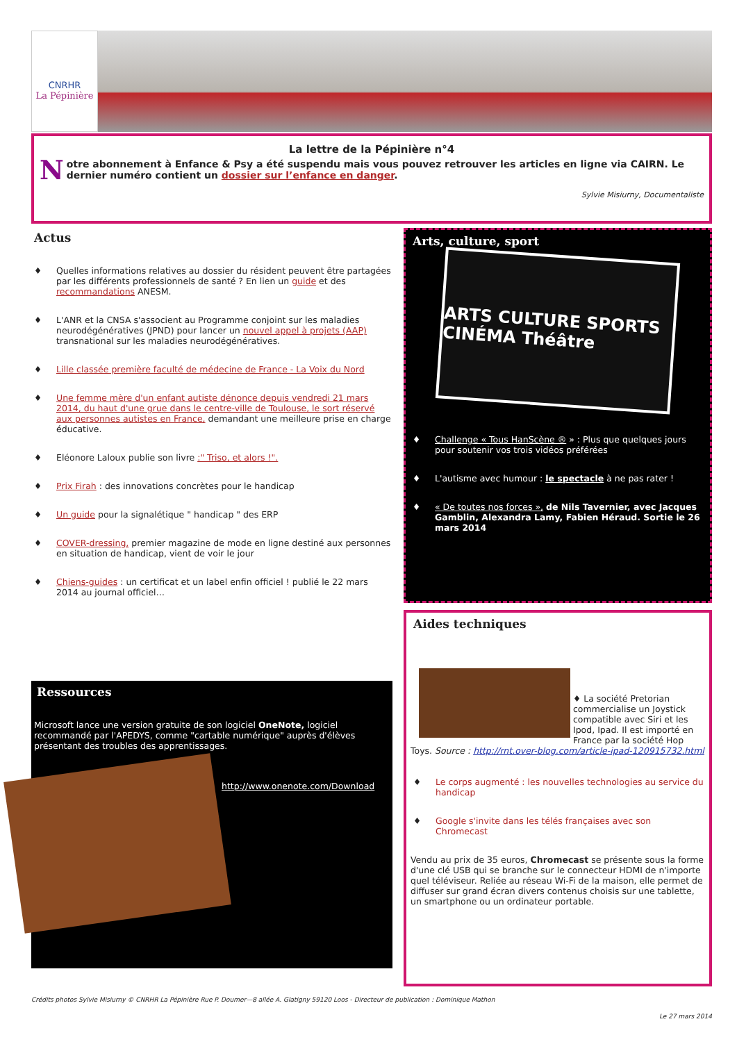CNRHR
La Pépinière
La lettre de la Pépinière n°4
Notre abonnement à Enfance & Psy a été suspendu mais vous pouvez retrouver les articles en ligne via CAIRN. Le dernier numéro contient un dossier sur l’enfance en danger.
Sylvie Misiurny, Documentaliste
Actus
♦ Quelles informations relatives au dossier du résident peuvent être partagées par les différents professionnels de santé ? En lien un guide et des recommandations ANESM.
♦ L'ANR et la CNSA s'associent au Programme conjoint sur les maladies neurodégénératives (JPND) pour lancer un nouvel appel à projets (AAP) transnational sur les maladies neurodégénératives.
♦ Lille classée première faculté de médecine de France - La Voix du Nord
♦ Une femme mère d'un enfant autiste dénonce depuis vendredi 21 mars 2014, du haut d'une grue dans le centre-ville de Toulouse, le sort réservé aux personnes autistes en France, demandant une meilleure prise en charge éducative.
♦ Eléonore Laloux publie son livre :" Triso, et alors !".
♦ Prix Firah : des innovations concrètes pour le handicap
♦ Un guide pour la signalétique " handicap " des ERP
♦ COVER-dressing, premier magazine de mode en ligne destiné aux personnes en situation de handicap, vient de voir le jour
♦ Chiens-guides : un certificat et un label enfin officiel ! publié le 22 mars 2014 au journal officiel…
Ressources
Microsoft lance une version gratuite de son logiciel OneNote, logiciel recommandé par l'APEDYS, comme "cartable numérique" auprès d'élèves présentant des troubles des apprentissages.
http://www.onenote.com/Download
Arts, culture, sport
ARTS CULTURE SPORTS CINÉMA Théâtre
♦ Challenge « Tous HanScène ® » : Plus que quelques jours pour soutenir vos trois vidéos préférées
♦ L'autisme avec humour : le spectacle à ne pas rater !
♦ « De toutes nos forces », de Nils Tavernier, avec Jacques Gamblin, Alexandra Lamy, Fabien Héraud. Sortie le 26 mars 2014
Aides techniques
♦ La société Pretorian commercialise un Joystick compatible avec Siri et les Ipod, Ipad. Il est importé en France par la société Hop Toys. Source : http://rnt.over-blog.com/article-ipad-120915732.html
♦ Le corps augmenté : les nouvelles technologies au service du handicap
♦ Google s'invite dans les télés françaises avec son Chromecast
Vendu au prix de 35 euros, Chromecast se présente sous la forme d'une clé USB qui se branche sur le connecteur HDMI de n'importe quel téléviseur. Reliée au réseau Wi-Fi de la maison, elle permet de diffuser sur grand écran divers contenus choisis sur une tablette, un smartphone ou un ordinateur portable.
Crédits photos Sylvie Misiurny © CNRHR La Pépinière Rue P. Doumer—8 allée A. Glatigny 59120 Loos - Directeur de publication : Dominique Mathon
Le 27 mars 2014